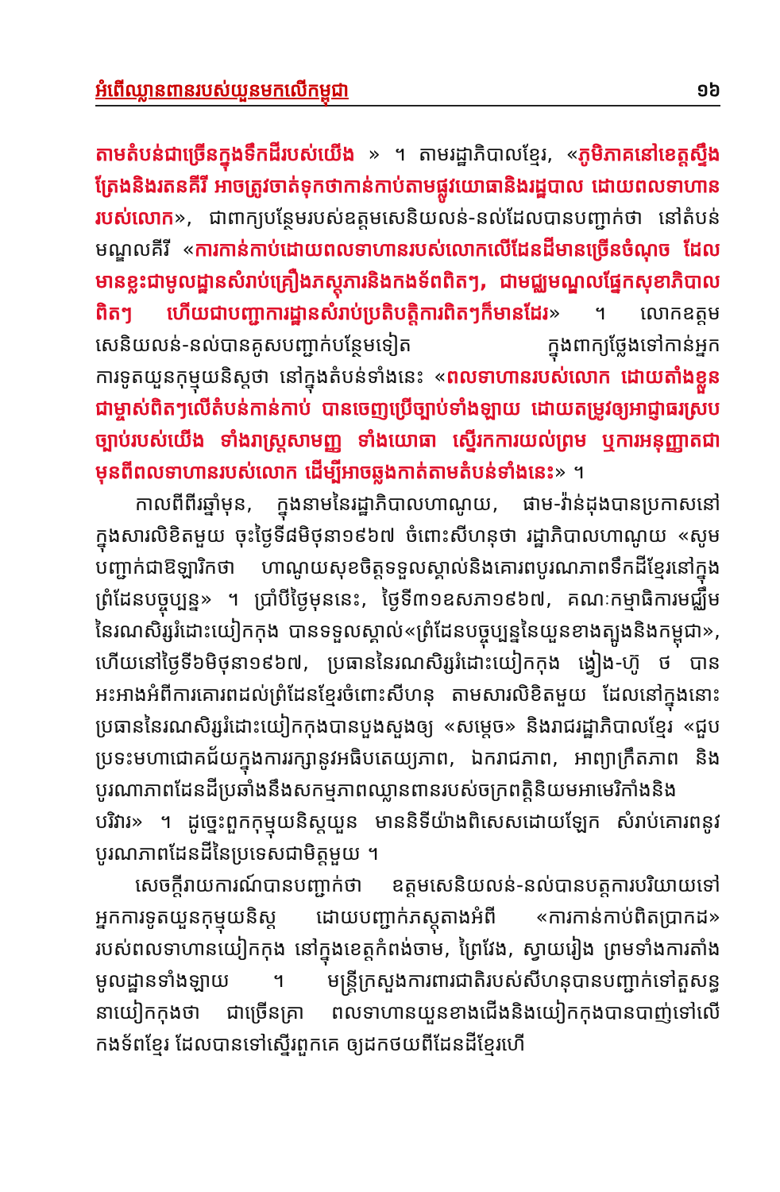អំពើឈ្លានពានរបស់យួនមកលើកម្ពុជា ១៦
តាមតំបន់ជាច្រើនក្នុងទឹកដីរបស់យើង » ។ តាមរដ្ឋាភិបាលខ្មែរ, «ភូមិភាគនៅខេត្តស្ទឹងត្រែងនិងរតនគីរី អាចត្រូវចាត់ទុកថាកាន់កាប់តាមផ្លូវយោធានិងរដ្ឋបាល ដោយពលទាហានរបស់លោក», ជាពាក្យបន្ថែមរបស់ឧត្តមសេនិយលន់-នល់ដែលបានបញ្ជាក់ថា នៅតំបន់មណ្ឌលគីរី «ការកាន់កាប់ដោយពលទាហានរបស់លោកលើដែនដីមានច្រើនចំណុច ដែលមានខ្លះជាមូលដ្ឋានសំរាប់គ្រឿងភស្តុភារនិងកងទ័ពពិតៗ, ជាមជ្ឈមណ្ឌលផ្នែកសុខាភិបាលពិតៗ ហើយជាបញ្ជាការដ្ឋានសំរាប់ប្រតិបត្តិការពិតៗក៏មានដែរ» ។ លោកឧត្តមសេនិយលន់-នល់បានគូសបញ្ជាក់បន្ថែមទៀត ក្នុងពាក្យថ្លែងទៅកាន់អ្នកការទូតយួនកុម្មុយនិស្តថា នៅក្នុងតំបន់ទាំងនេះ «ពលទាហានរបស់លោក ដោយតាំងខ្លួនជាម្ចាស់ពិតៗលើតំបន់កាន់កាប់ បានចេញប្រើច្បាប់ទាំងឡាយ ដោយតម្រូវឲ្យអាជ្ញាធរស្របច្បាប់របស់យើង ទាំងរាស្ត្រសាមញ្ញ ទាំងយោធា ស្នើរកការយល់ព្រម ឬការអនុញ្ញាតជាមុនពីពលទាហានរបស់លោក ដើម្បីអាចឆ្លងកាត់តាមតំបន់ទាំងនេះ» ។
កាលពីពីរឆ្នាំមុន, ក្នុងនាមនៃរដ្ឋាភិបាលហាណូយ, ផាម-វ៉ាន់ដុងបានប្រកាសនៅក្នុងសារលិខិតមួយ ចុះថ្ងៃទី៨មិថុនា១៩៦៧ ចំពោះសីហនុថា រដ្ឋាភិបាលហាណូយ «សូមបញ្ជាក់ជាឱឡារិកថា ហាណូយសុខចិត្តទទួលស្គាល់និងគោរពបូរណភាពទឹកដីខ្មែរនៅក្នុងព្រំដែនបច្ចុប្បន្ន» ។ ប្រាំបីថ្ងៃមុននេះ, ថ្ងៃទី៣១ឧសភា១៩៦៧, គណៈកម្មាធិការមជ្ឈឹមនៃរណសិរ្សរំដោះយៀកកុង បានទទួលស្គាល់«ព្រំដែនបច្ចុប្បន្ននៃយួនខាងត្បូងនិងកម្ពុជា», ហើយនៅថ្ងៃទី៦មិថុនា១៩៦៧, ប្រធាននៃរណសិរ្សរំដោះយៀកកុង ង្វៀង-ហ៊ូ ថ បានអះអាងអំពីការគោរពដល់ព្រំដែនខ្មែរចំពោះសីហនុ តាមសារលិខិតមួយ ដែលនៅក្នុងនោះ ប្រធាននៃរណសិរ្សរំដោះយៀកកុងបានបួងសួងឲ្យ «សម្តេច» និងរាជរដ្ឋាភិបាលខ្មែរ «ជួបប្រទះមហាជោគជ័យក្នុងការរក្សានូវអធិបតេយ្យភាព, ឯករាជភាព, អាព្យាក្រឹតភាព និងបូរណាភាពដែនដីប្រឆាំងនឹងសកម្មភាពឈ្លានពានរបស់ចក្រពត្តិនិយមអាមេរិកាំងនិងបរិវារ» ។ ដូច្នេះពួកកុម្មុយនិស្តយួន មាននិទីយ៉ាងពិសេសដោយឡែក សំរាប់គោរពនូវបូរណភាពដែនដីនៃប្រទេសជាមិត្តមួយ ។
សេចក្តីរាយការណ៍បានបញ្ជាក់ថា ឧត្តមសេនិយលន់-នល់បានបត្តការបរិយាយទៅអ្នកការទូតយួនកុម្មុយនិស្ត ដោយបញ្ជាក់ភស្តុតាងអំពី «ការកាន់កាប់ពិតប្រាកដ» របស់ពលទាហានយៀកកុង នៅក្នុងខេត្តកំពង់ចាម, ព្រៃវែង, ស្វាយរៀង ព្រមទាំងការតាំងមូលដ្ឋានទាំងឡាយ ។ មន្ត្រីក្រសួងការពារជាតិរបស់សីហនុបានបញ្ជាក់ទៅតួសន្ធនាយៀកកុងថា ជាច្រើនគ្រា ពលទាហានយួនខាងជើងនិងយៀកកុងបានបាញ់ទៅលើកងទ័ពខ្មែរ ដែលបានទៅស្នើរពួកគេ ឲ្យដកថយពីដែនដីខ្មែរហើ